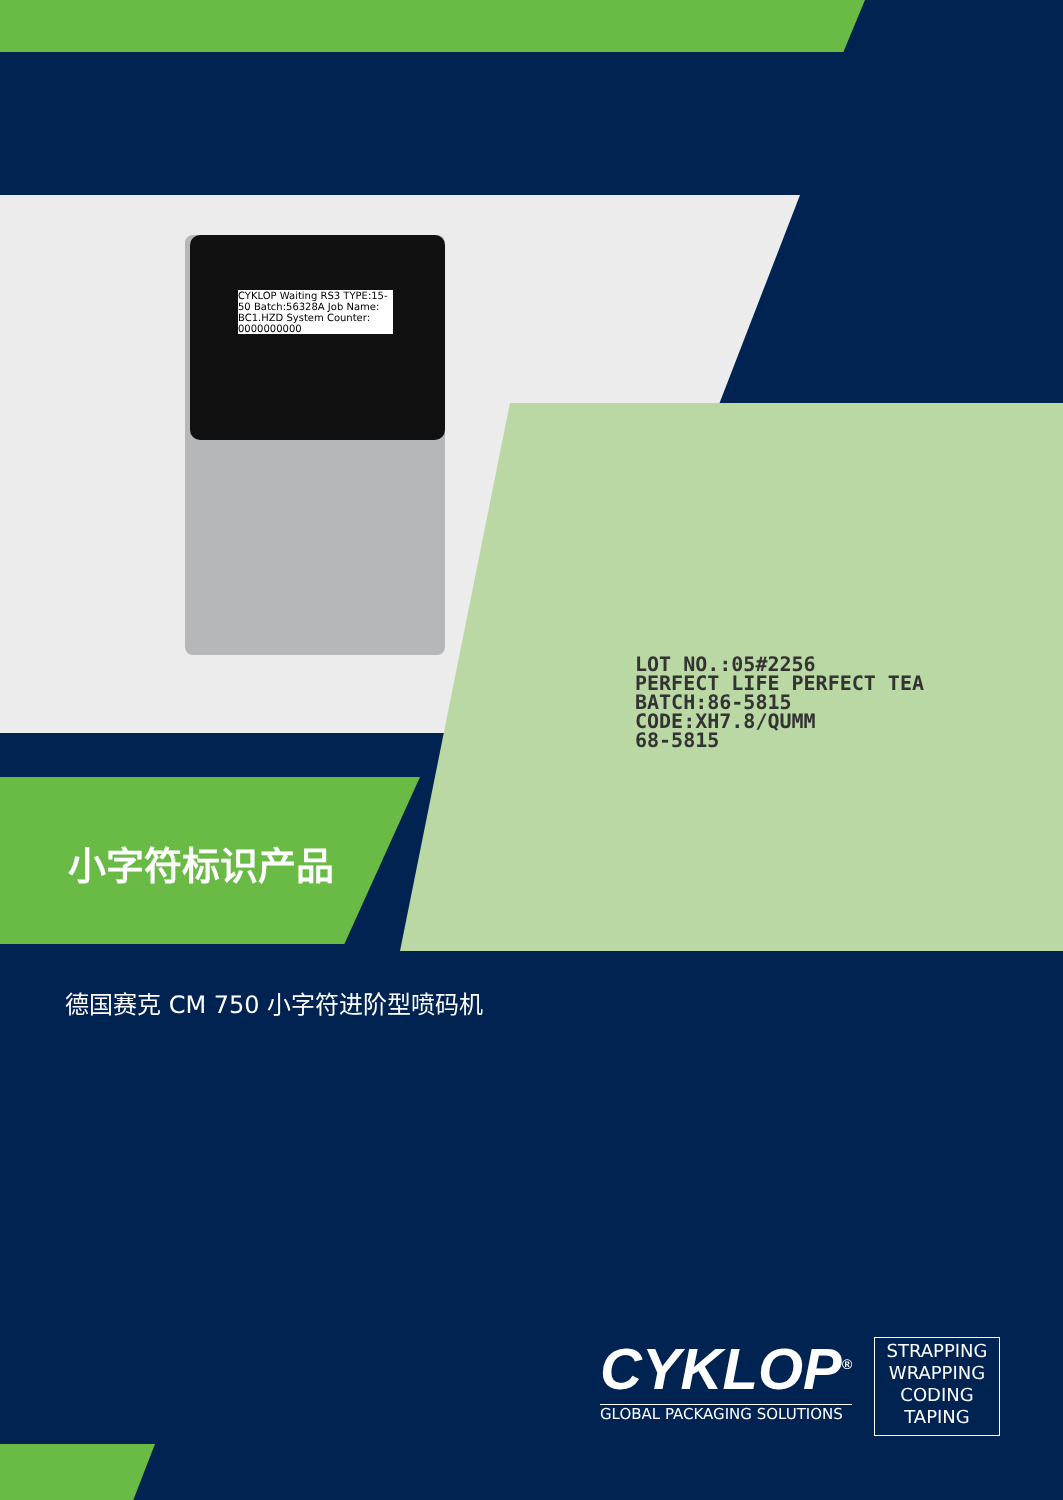CYKLOP Waiting RS3 TYPE:15-50 Batch:56328A Job Name: BC1.HZD System Counter: 0000000000
LOT NO.:05#2256
PERFECT LIFE PERFECT TEA
BATCH:86-5815
CODE:XH7.8/QUMM
68-5815
小字符标识产品
德国赛克 CM 750 小字符进阶型喷码机
CYKLOP<sup>®</sup>
GLOBAL PACKAGING SOLUTIONS
STRAPPING
WRAPPING
CODING
TAPING